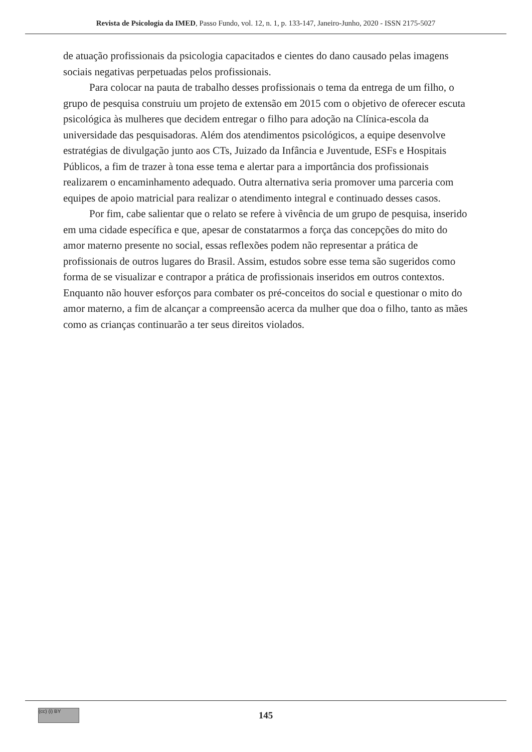Revista de Psicologia da IMED, Passo Fundo, vol. 12, n. 1, p. 133-147, Janeiro-Junho, 2020 - ISSN 2175-5027
de atuação profissionais da psicologia capacitados e cientes do dano causado pelas imagens sociais negativas perpetuadas pelos profissionais.
Para colocar na pauta de trabalho desses profissionais o tema da entrega de um filho, o grupo de pesquisa construiu um projeto de extensão em 2015 com o objetivo de oferecer escuta psicológica às mulheres que decidem entregar o filho para adoção na Clínica-escola da universidade das pesquisadoras. Além dos atendimentos psicológicos, a equipe desenvolve estratégias de divulgação junto aos CTs, Juizado da Infância e Juventude, ESFs e Hospitais Públicos, a fim de trazer à tona esse tema e alertar para a importância dos profissionais realizarem o encaminhamento adequado. Outra alternativa seria promover uma parceria com equipes de apoio matricial para realizar o atendimento integral e continuado desses casos.
Por fim, cabe salientar que o relato se refere à vivência de um grupo de pesquisa, inserido em uma cidade específica e que, apesar de constatarmos a força das concepções do mito do amor materno presente no social, essas reflexões podem não representar a prática de profissionais de outros lugares do Brasil. Assim, estudos sobre esse tema são sugeridos como forma de se visualizar e contrapor a prática de profissionais inseridos em outros contextos. Enquanto não houver esforços para combater os pré-conceitos do social e questionar o mito do amor materno, a fim de alcançar a compreensão acerca da mulher que doa o filho, tanto as mães como as crianças continuarão a ter seus direitos violados.
(cc) (i) BY
145